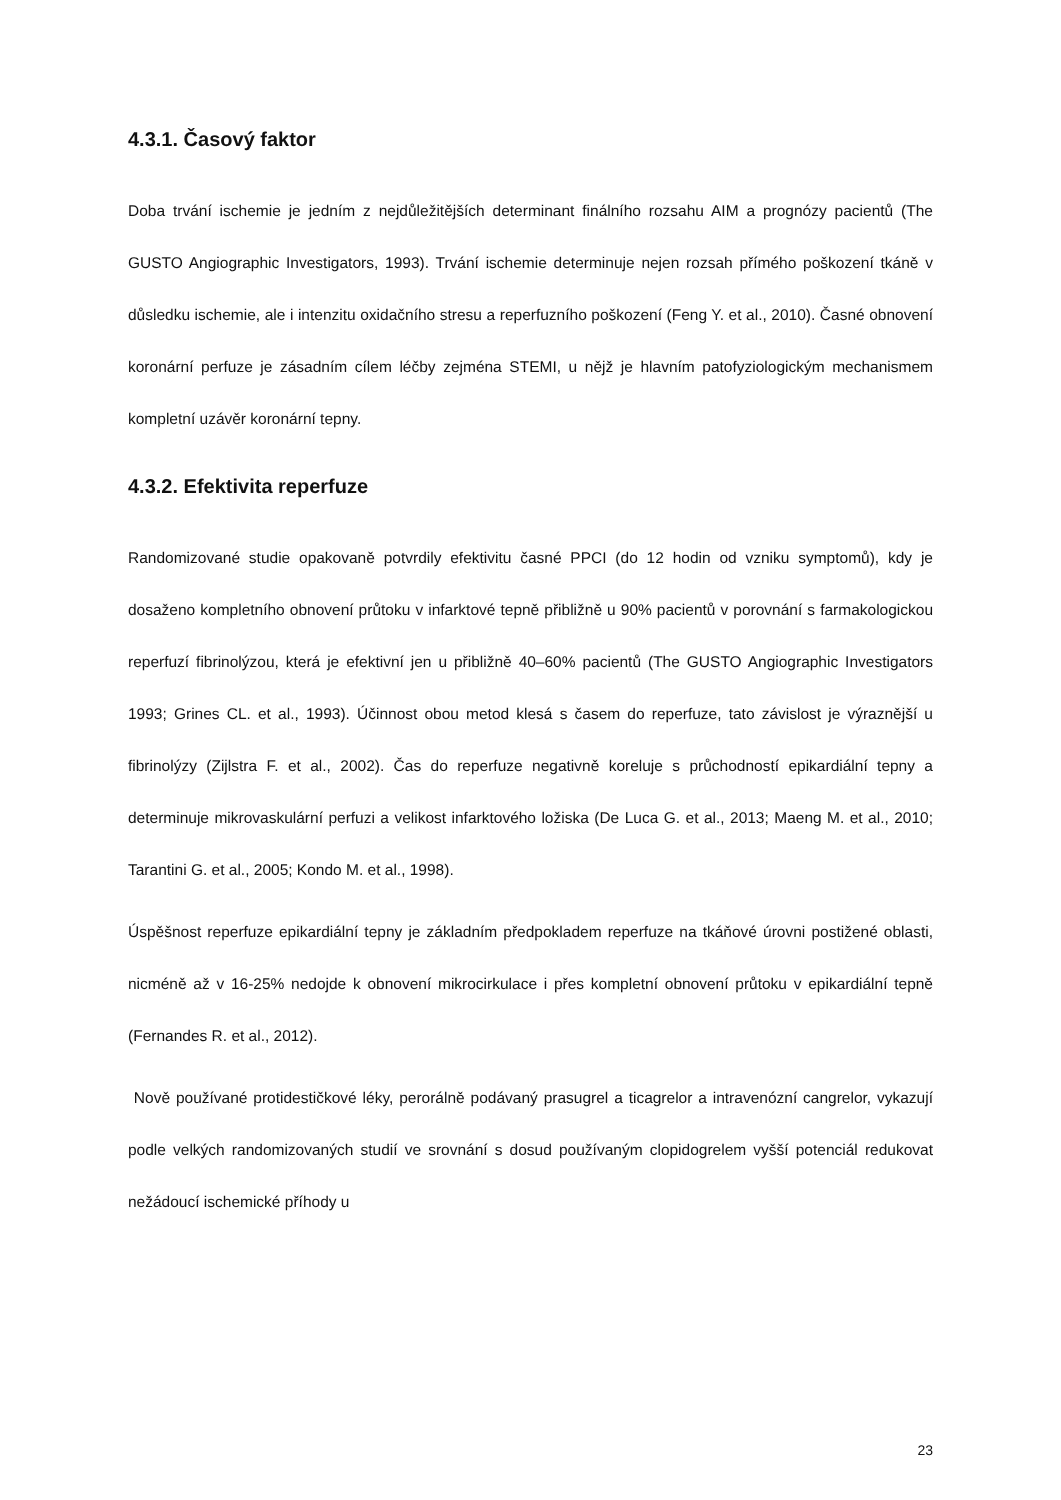4.3.1. Časový faktor
Doba trvání ischemie je jedním z nejdůležitějších determinant finálního rozsahu AIM a prognózy pacientů (The GUSTO Angiographic Investigators, 1993). Trvání ischemie determinuje nejen rozsah přímého poškození tkáně v důsledku ischemie, ale i intenzitu oxidačního stresu a reperfuzního poškození (Feng Y. et al., 2010). Časné obnovení koronární perfuze je zásadním cílem léčby zejména STEMI, u nějž je hlavním patofyziologickým mechanismem kompletní uzávěr koronární tepny.
4.3.2. Efektivita reperfuze
Randomizované studie opakovaně potvrdily efektivitu časné PPCI (do 12 hodin od vzniku symptomů), kdy je dosaženo kompletního obnovení průtoku v infarktové tepně přibližně u 90% pacientů v porovnání s farmakologickou reperfuzí fibrinolýzou, která je efektivní jen u přibližně 40–60% pacientů (The GUSTO Angiographic Investigators 1993; Grines CL. et al., 1993). Účinnost obou metod klesá s časem do reperfuze, tato závislost je výraznější u fibrinolýzy (Zijlstra F. et al., 2002). Čas do reperfuze negativně koreluje s průchodností epikardiální tepny a determinuje mikrovaskulární perfuzi a velikost infarktového ložiska (De Luca G. et al., 2013; Maeng M. et al., 2010; Tarantini G. et al., 2005; Kondo M. et al., 1998).
Úspěšnost reperfuze epikardiální tepny je základním předpokladem reperfuze na tkáňové úrovni postižené oblasti, nicméně až v 16-25% nedojde k obnovení mikrocirkulace i přes kompletní obnovení průtoku v epikardiální tepně (Fernandes R. et al., 2012).
Nově používané protidestičkové léky, perorálně podávaný prasugrel a ticagrelor a intravenózní cangrelor, vykazují podle velkých randomizovaných studií ve srovnání s dosud používaným clopidogrelem vyšší potenciál redukovat nežádoucí ischemické příhody u
23